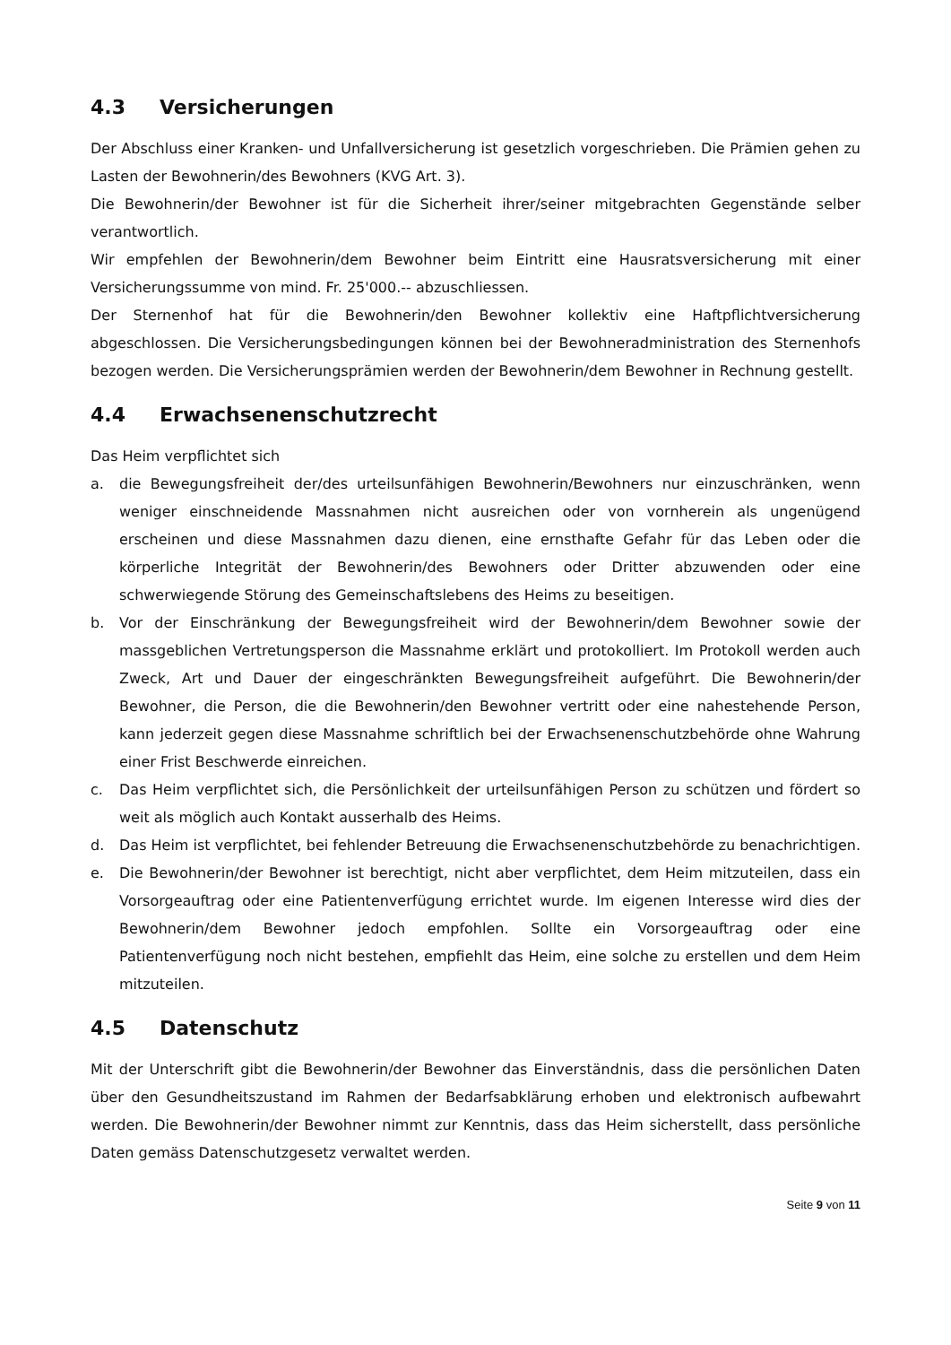4.3 Versicherungen
Der Abschluss einer Kranken- und Unfallversicherung ist gesetzlich vorgeschrieben. Die Prämien gehen zu Lasten der Bewohnerin/des Bewohners (KVG Art. 3).
Die Bewohnerin/der Bewohner ist für die Sicherheit ihrer/seiner mitgebrachten Gegenstände selber verantwortlich.
Wir empfehlen der Bewohnerin/dem Bewohner beim Eintritt eine Hausratsversicherung mit einer Versicherungssumme von mind. Fr. 25'000.-- abzuschliessen.
Der Sternenhof hat für die Bewohnerin/den Bewohner kollektiv eine Haftpflichtversicherung abgeschlossen. Die Versicherungsbedingungen können bei der Bewohneradministration des Sternenhofs bezogen werden. Die Versicherungsprämien werden der Bewohnerin/dem Bewohner in Rechnung gestellt.
4.4 Erwachsenenschutzrecht
Das Heim verpflichtet sich
a. die Bewegungsfreiheit der/des urteilsunfähigen Bewohnerin/Bewohners nur einzuschränken, wenn weniger einschneidende Massnahmen nicht ausreichen oder von vornherein als ungenügend erscheinen und diese Massnahmen dazu dienen, eine ernsthafte Gefahr für das Leben oder die körperliche Integrität der Bewohnerin/des Bewohners oder Dritter abzuwenden oder eine schwerwiegende Störung des Gemeinschaftslebens des Heims zu beseitigen.
b. Vor der Einschränkung der Bewegungsfreiheit wird der Bewohnerin/dem Bewohner sowie der massgeblichen Vertretungsperson die Massnahme erklärt und protokolliert. Im Protokoll werden auch Zweck, Art und Dauer der eingeschränkten Bewegungsfreiheit aufgeführt. Die Bewohnerin/der Bewohner, die Person, die die Bewohnerin/den Bewohner vertritt oder eine nahestehende Person, kann jederzeit gegen diese Massnahme schriftlich bei der Erwachsenenschutzbehörde ohne Wahrung einer Frist Beschwerde einreichen.
c. Das Heim verpflichtet sich, die Persönlichkeit der urteilsunfähigen Person zu schützen und fördert so weit als möglich auch Kontakt ausserhalb des Heims.
d. Das Heim ist verpflichtet, bei fehlender Betreuung die Erwachsenenschutzbehörde zu benachrichtigen.
e. Die Bewohnerin/der Bewohner ist berechtigt, nicht aber verpflichtet, dem Heim mitzuteilen, dass ein Vorsorgeauftrag oder eine Patientenverfügung errichtet wurde. Im eigenen Interesse wird dies der Bewohnerin/dem Bewohner jedoch empfohlen. Sollte ein Vorsorgeauftrag oder eine Patientenverfügung noch nicht bestehen, empfiehlt das Heim, eine solche zu erstellen und dem Heim mitzuteilen.
4.5 Datenschutz
Mit der Unterschrift gibt die Bewohnerin/der Bewohner das Einverständnis, dass die persönlichen Daten über den Gesundheitszustand im Rahmen der Bedarfsabklärung erhoben und elektronisch aufbewahrt werden. Die Bewohnerin/der Bewohner nimmt zur Kenntnis, dass das Heim sicherstellt, dass persönliche Daten gemäss Datenschutzgesetz verwaltet werden.
Seite 9 von 11